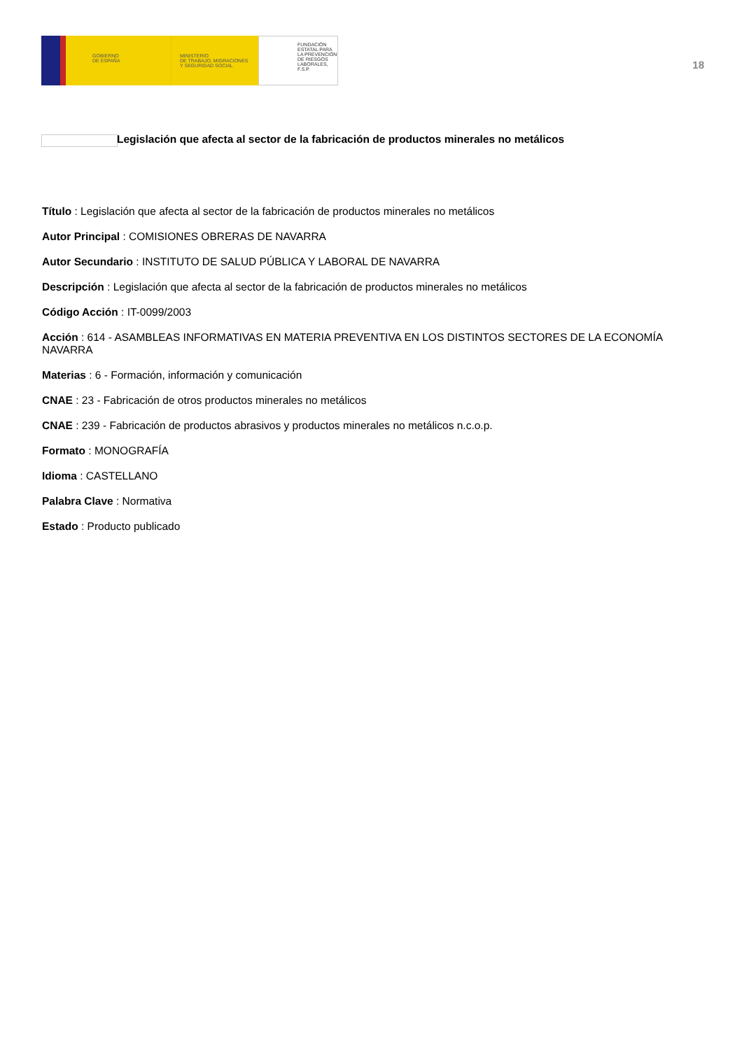GOBIERNO
DE ESPAÑA
MINISTERIO
DE TRABAJO, MIGRACIONES
Y SEGURIDAD SOCIAL
FUNDACIÓN
ESTATAL PARA
LA PREVENCIÓN
DE RIESGOS
LABORALES, F.S.P.
18
Legislación que afecta al sector de la fabricación de productos minerales no metálicos
Título : Legislación que afecta al sector de la fabricación de productos minerales no metálicos
Autor Principal : COMISIONES OBRERAS DE NAVARRA
Autor Secundario : INSTITUTO DE SALUD PÚBLICA Y LABORAL DE NAVARRA
Descripción : Legislación que afecta al sector de la fabricación de productos minerales no metálicos
Código Acción : IT-0099/2003
Acción : 614 - ASAMBLEAS INFORMATIVAS EN MATERIA PREVENTIVA EN LOS DISTINTOS SECTORES DE LA ECONOMÍA NAVARRA
Materias : 6 - Formación, información y comunicación
CNAE : 23 - Fabricación de otros productos minerales no metálicos
CNAE : 239 - Fabricación de productos abrasivos y productos minerales no metálicos n.c.o.p.
Formato : MONOGRAFÍA
Idioma : CASTELLANO
Palabra Clave : Normativa
Estado : Producto publicado